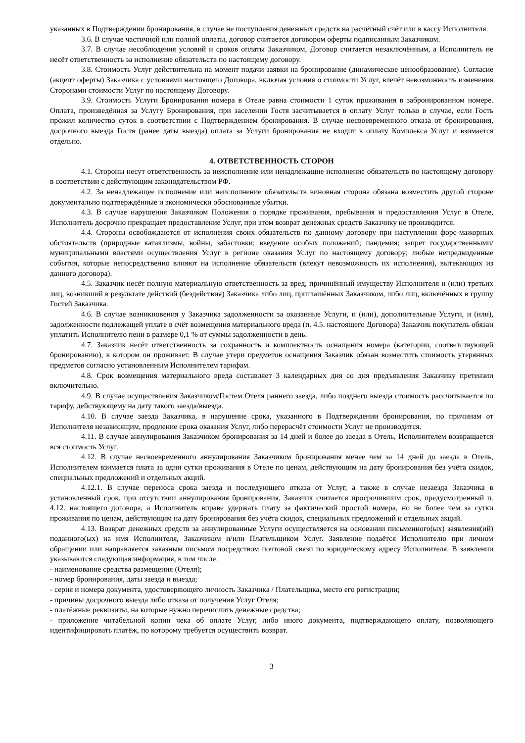указанных в Подтверждении бронирования, в случае не поступления денежных средств на расчётный счёт или в кассу Исполнителя.
3.6. В случае частичной или полной оплаты, договор считается договором оферты подписанным Заказчиком.
3.7. В случае несоблюдения условий и сроков оплаты Заказчиком, Договор считается незаключённым, а Исполнитель не несёт ответственность за исполнение обязательств по настоящему договору.
3.8. Стоимость Услуг действительна на момент подачи заявки на бронирование (динамическое ценообразование). Согласие (акцепт оферты) Заказчика с условиями настоящего Договора, включая условия о стоимости Услуг, влечёт невозможность изменения Сторонами стоимости Услуг по настоящему Договору.
3.9. Стоимость Услуги Бронирования номера в Отеле равна стоимости 1 суток проживания в забронированном номере. Оплата, произведённая за Услугу Бронирования, при заселении Гостя засчитывается в оплату Услуг только в случае, если Гость прожил количество суток в соответствии с Подтверждением бронирования. В случае несвоевременного отказа от бронирования, досрочного выезда Гостя (ранее даты выезда) оплата за Услуги бронирования не входит в оплату Комплекса Услуг и взимается отдельно.
4. ОТВЕТСТВЕННОСТЬ СТОРОН
4.1. Стороны несут ответственность за неисполнение или ненадлежащие исполнение обязательств по настоящему договору в соответствии с действующим законодательством РФ.
4.2. За ненадлежащее исполнение или неисполнение обязательств виновная сторона обязана возместить другой стороне документально подтверждённые и экономически обоснованные убытки.
4.3. В случае нарушения Заказчиком Положения о порядке проживания, пребывания и предоставления Услуг в Отеле, Исполнитель досрочно прекращает предоставление Услуг, при этом возврат денежных средств Заказчику не производится.
4.4. Стороны освобождаются от исполнения своих обязательств по данному договору при наступлении форс-мажорных обстоятельств (природные катаклизмы, войны, забастовки; введение особых положений; пандемия; запрет государственными/муниципальными властями осуществления Услуг в регионе оказания Услуг по настоящему договору; любые непредвиденные события, которые непосредственно влияют на исполнение обязательств (влекут невозможность их исполнения), вытекающих из данного договора).
4.5. Заказчик несёт полную материальную ответственность за вред, причинённый имуществу Исполнителя и (или) третьих лиц, возникший в результате действий (бездействия) Заказчика либо лиц, приглашённых Заказчиком, либо лиц, включённых в группу Гостей Заказчика.
4.6. В случае возникновения у Заказчика задолженности за оказанные Услуги, и (или), дополнительные Услуги, и (или), задолженности подлежащей уплате в счёт возмещения материального вреда (п. 4.5. настоящего Договора) Заказчик покупатель обязан уплатить Исполнителю пени в размере 0,1 % от суммы задолженности в день.
4.7. Заказчик несёт ответственность за сохранность и комплектность оснащения номера (категории, соответствующей бронированию), в котором он проживает. В случае утери предметов оснащения Заказчик обязан возместить стоимость утерянных предметов согласно установленным Исполнителем тарифам.
4.8. Срок возмещения материального вреда составляет 3 календарных дня со дня предъявления Заказчику претензии включительно.
4.9. В случае осуществления Заказчиком/Гостем Отеля раннего заезда, либо позднего выезда стоимость рассчитывается по тарифу, действующему на дату такого заезда/выезда.
4.10. В случае заезда Заказчика, в нарушение срока, указанного в Подтверждении бронирования, по причинам от Исполнителя независящим, продление срока оказания Услуг, либо перерасчёт стоимости Услуг не производится.
4.11. В случае аннулирования Заказчиком бронирования за 14 дней и более до заезда в Отель, Исполнителем возвращается вся стоимость Услуг.
4.12. В случае несвоевременного аннулирования Заказчиком бронирования менее чем за 14 дней до заезда в Отель, Исполнителем взимается плата за одни сутки проживания в Отеле по ценам, действующим на дату бронирования без учёта скидок, специальных предложений и отдельных акций.
4.12.1. В случае переноса срока заезда и последующего отказа от Услуг, а также в случае незаезда Заказчика в установленный срок, при отсутствии аннулирования бронирования, Заказчик считается просрочившим срок, предусмотренный п. 4.12. настоящего договора, а Исполнитель вправе удержать плату за фактический простой номера, но не более чем за сутки проживания по ценам, действующим на дату бронирования без учёта скидок, специальных предложений и отдельных акций.
4.13. Возврат денежных средств за аннулированные Услуги осуществляется на основании письменного(ых) заявления(ий) поданного(ых) на имя Исполнителя, Заказчиком и/или Плательщиком Услуг. Заявление подаётся Исполнителю при личном обращении или направляется заказным письмом посредством почтовой связи по юридическому адресу Исполнителя. В заявлении указываются следующая информация, в том числе:
- наименование средства размещения (Отеля);
- номер бронирования, даты заезда и выезда;
- серия и номера документа, удостоверяющего личность Заказчика / Плательщика, место его регистрации;
- причины досрочного выезда либо отказа от получения Услуг Отеля;
- платёжные реквизиты, на которые нужно перечислить денежные средства;
- приложение читабельной копии чека об оплате Услуг, либо иного документа, подтверждающего оплату, позволяющего идентифицировать платёж, по которому требуется осуществить возврат.
3